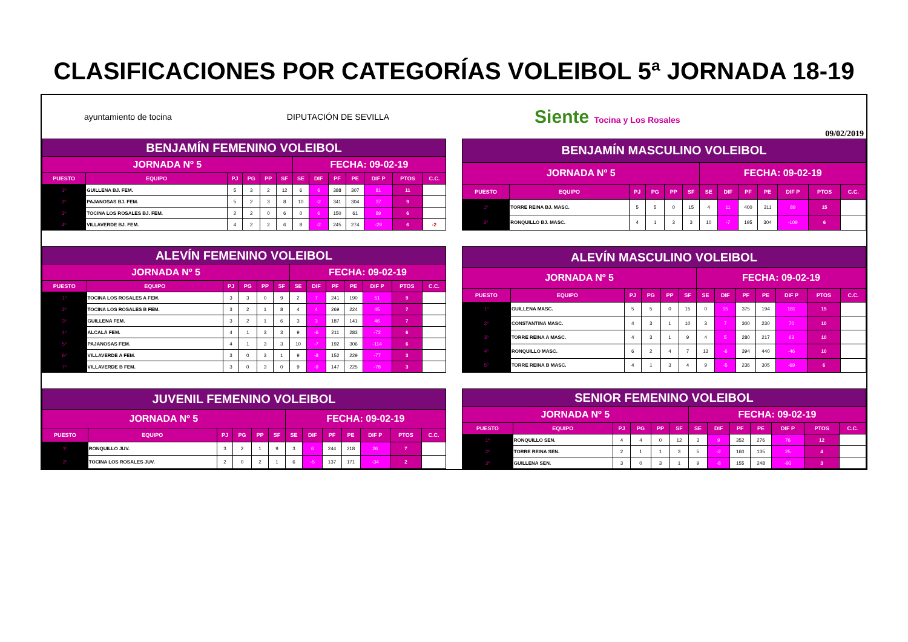CLASIFICACIONES POR CATEGORÍAS VOLEIBOL 5ª JORNADA 18-19
ayuntamiento de tocina DIPUTACIÓN DE SEVILLA
Siente Tocina y Los Rosales
09/02/2019
| BENJAMÍN FEMENINO VOLEIBOL | | | | | | | | | | | | |
| --- | --- | --- | --- | --- | --- | --- | --- | --- | --- | --- | --- | --- |
| JORNADA Nº 5 | | | | | | FECHA: 09-02-19 | | | | | | |
| PUESTO | EQUIPO | PJ | PG | PP | SF | SE | DIF | PF | PE | DIF P | PTOS | C.C. |
| 1º | GUILLENA BJ. FEM. | 5 | 3 | 2 | 12 | 6 | 6 | 388 | 307 | 81 | 11 | |
| 2º | PAJANOSAS BJ. FEM. | 5 | 2 | 3 | 8 | 10 | -2 | 341 | 304 | 37 | 9 | |
| 3º | TOCINA LOS ROSALES BJ. FEM. | 2 | 2 | 0 | 6 | 0 | 6 | 150 | 61 | 89 | 6 | |
| 4º | VILLAVERDE BJ. FEM. | 4 | 2 | 2 | 6 | 8 | -2 | 245 | 274 | -29 | 6 | -2 |
| BENJAMÍN MASCULINO VOLEIBOL | | | | | | | | | | | | |
| --- | --- | --- | --- | --- | --- | --- | --- | --- | --- | --- | --- | --- |
| JORNADA Nº 5 | | | | | | FECHA: 09-02-19 | | | | | | |
| PUESTO | EQUIPO | PJ | PG | PP | SF | SE | DIF | PF | PE | DIF P | PTOS | C.C. |
| 1º | TORRE REINA BJ. MASC. | 5 | 5 | 0 | 15 | 4 | 11 | 400 | 311 | 89 | 15 | |
| 2º | RONQUILLO BJ. MASC. | 4 | 1 | 3 | 3 | 10 | -7 | 195 | 304 | -109 | 6 | |
| ALEVÍN FEMENINO VOLEIBOL | | | | | | | | | | | | |
| --- | --- | --- | --- | --- | --- | --- | --- | --- | --- | --- | --- | --- |
| JORNADA Nº 5 | | | | | | FECHA: 09-02-19 | | | | | | |
| PUESTO | EQUIPO | PJ | PG | PP | SF | SE | DIF | PF | PE | DIF P | PTOS | C.C. |
| 1º | TOCINA LOS ROSALES A FEM. | 3 | 3 | 0 | 9 | 2 | 7 | 241 | 190 | 51 | 9 | |
| 2º | TOCINA LOS ROSALES B FEM. | 3 | 2 | 1 | 8 | 4 | 4 | 269 | 224 | 45 | 7 | |
| 3º | GUILLENA FEM. | 3 | 2 | 1 | 6 | 3 | 3 | 187 | 141 | 46 | 7 | |
| 4º | ALCALÁ FEM. | 4 | 1 | 3 | 3 | 9 | -6 | 211 | 283 | -72 | 6 | |
| 5º | PAJANOSAS FEM. | 4 | 1 | 3 | 3 | 10 | -7 | 192 | 306 | -114 | 6 | |
| 6º | VILLAVERDE A FEM. | 3 | 0 | 3 | 1 | 9 | -8 | 152 | 229 | -77 | 3 | |
| 7º | VILLAVERDE B FEM. | 3 | 0 | 3 | 0 | 9 | -9 | 147 | 225 | -78 | 3 | |
| ALEVÍN MASCULINO VOLEIBOL | | | | | | | | | | | | |
| --- | --- | --- | --- | --- | --- | --- | --- | --- | --- | --- | --- | --- |
| JORNADA Nº 5 | | | | | | FECHA: 09-02-19 | | | | | | |
| PUESTO | EQUIPO | PJ | PG | PP | SF | SE | DIF | PF | PE | DIF P | PTOS | C.C. |
| 1º | GUILLENA MASC. | 5 | 5 | 0 | 15 | 0 | 15 | 375 | 194 | 181 | 15 | |
| 2º | CONSTANTINA MASC. | 4 | 3 | 1 | 10 | 3 | 7 | 300 | 230 | 70 | 10 | |
| 3º | TORRE REINA A MASC. | 4 | 3 | 1 | 9 | 4 | 5 | 280 | 217 | 63 | 10 | |
| 4º | RONQUILLO MASC. | 6 | 2 | 4 | 7 | 13 | -6 | 394 | 440 | -46 | 10 | |
| 5º | TORRE REINA B MASC. | 4 | 1 | 3 | 4 | 9 | -5 | 236 | 305 | -69 | 6 | |
| JUVENIL FEMENINO VOLEIBOL | | | | | | | | | | | | |
| --- | --- | --- | --- | --- | --- | --- | --- | --- | --- | --- | --- | --- |
| JORNADA Nº 5 | | | | | | FECHA: 09-02-19 | | | | | | |
| PUESTO | EQUIPO | PJ | PG | PP | SF | SE | DIF | PF | PE | DIF P | PTOS | C.C. |
| 1º | RONQUILLO JUV. | 3 | 2 | 1 | 9 | 3 | 6 | 244 | 218 | 26 | 7 | |
| 2º | TOCINA LOS ROSALES JUV. | 2 | 0 | 2 | 1 | 6 | -5 | 137 | 171 | -34 | 2 | |
| SENIOR FEMENINO VOLEIBOL | | | | | | | | | | | | |
| --- | --- | --- | --- | --- | --- | --- | --- | --- | --- | --- | --- | --- |
| JORNADA Nº 5 | | | | | | FECHA: 09-02-19 | | | | | | |
| PUESTO | EQUIPO | PJ | PG | PP | SF | SE | DIF | PF | PE | DIF P | PTOS | C.C. |
| 1º | RONQUILLO SEN. | 4 | 4 | 0 | 12 | 3 | 9 | 352 | 276 | 76 | 12 | |
| 2º | TORRE REINA SEN. | 2 | 1 | 1 | 3 | 5 | -2 | 160 | 135 | 25 | 4 | |
| 3º | GUILLENA SEN. | 3 | 0 | 3 | 1 | 9 | -8 | 155 | 248 | -93 | 3 | |